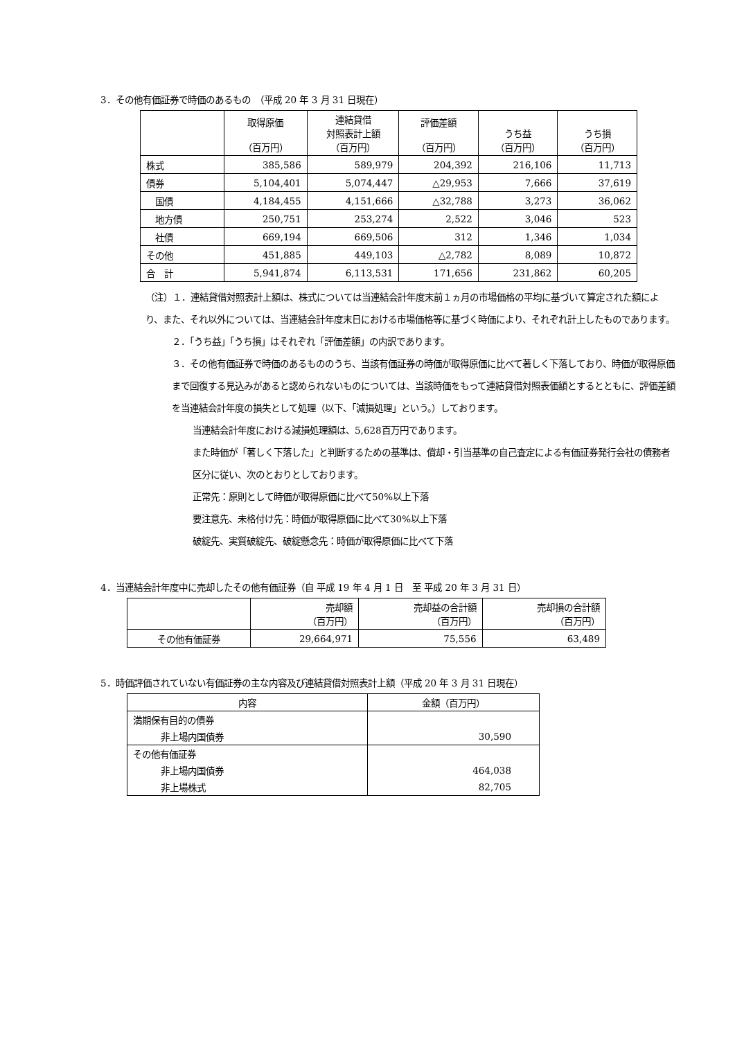3．その他有価証券で時価のあるもの　（平成 20 年 3 月 31 日現在）
| | 取得原価 （百万円） | 連結貸借 対照表計上額 （百万円） | 評価差額 （百万円） | うち益 （百万円） | うち損 （百万円） |
| --- | --- | --- | --- | --- | --- |
| 株式 | 385,586 | 589,979 | 204,392 | 216,106 | 11,713 |
| 債券 | 5,104,401 | 5,074,447 | △29,953 | 7,666 | 37,619 |
| 国債 | 4,184,455 | 4,151,666 | △32,788 | 3,273 | 36,062 |
| 地方債 | 250,751 | 253,274 | 2,522 | 3,046 | 523 |
| 社債 | 669,194 | 669,506 | 312 | 1,346 | 1,034 |
| その他 | 451,885 | 449,103 | △2,782 | 8,089 | 10,872 |
| 合 計 | 5,941,874 | 6,113,531 | 171,656 | 231,862 | 60,205 |
（注）１．連結貸借対照表計上額は、株式については当連結会計年度末前１ヵ月の市場価格の平均に基づいて算定された額により、また、それ以外については、当連結会計年度末日における市場価格等に基づく時価により、それぞれ計上したものであります。
２．「うち益」「うち損」はそれぞれ「評価差額」の内訳であります。
３．その他有価証券で時価のあるもののうち、当該有価証券の時価が取得原価に比べて著しく下落しており、時価が取得原価まで回復する見込みがあると認められないものについては、当該時価をもって連結貸借対照表価額とするとともに、評価差額を当連結会計年度の損失として処理（以下、「減損処理」という。）しております。
当連結会計年度における減損処理額は、5,628百万円であります。
また時価が「著しく下落した」と判断するための基準は、償却・引当基準の自己査定による有価証券発行会社の債務者区分に従い、次のとおりとしております。
正常先：原則として時価が取得原価に比べて50%以上下落
要注意先、未格付け先：時価が取得原価に比べて30%以上下落
破綻先、実質破綻先、破綻懸念先：時価が取得原価に比べて下落
4．当連結会計年度中に売却したその他有価証券（自 平成 19 年 4 月 1 日　至 平成 20 年 3 月 31 日）
| | 売却額 （百万円） | 売却益の合計額 （百万円） | 売却損の合計額 （百万円） |
| --- | --- | --- | --- |
| その他有価証券 | 29,664,971 | 75,556 | 63,489 |
5．時価評価されていない有価証券の主な内容及び連結貸借対照表計上額（平成 20 年 3 月 31 日現在）
| 内容 | 金額（百万円） |
| 満期保有目的の債券 | |
| 非上場内国債券 | 30,590 |
| その他有価証券 | |
| 非上場内国債券 | 464,038 |
| 非上場株式 | 82,705 |